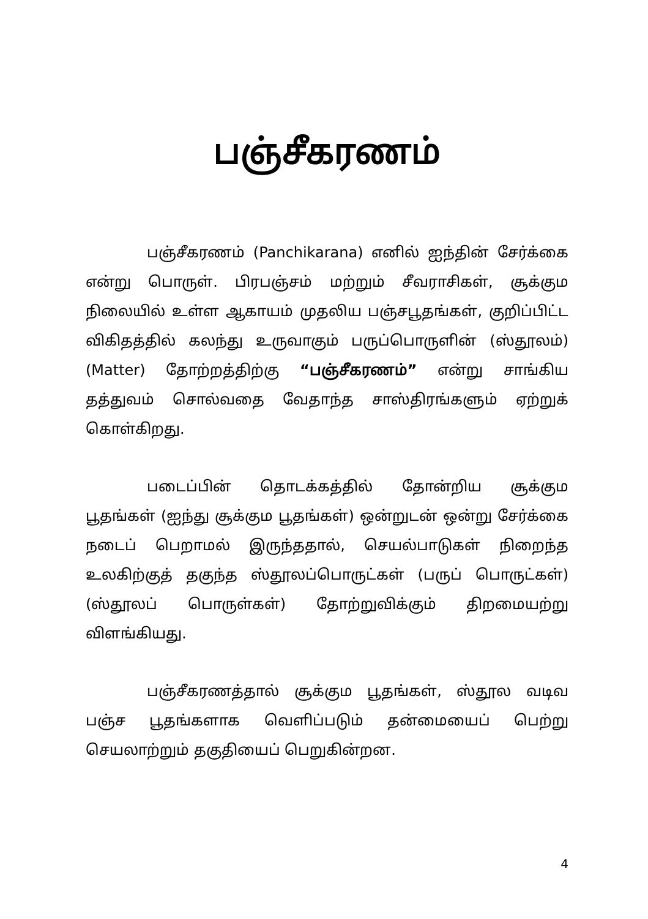பஞ்சீகரணம்
பஞ்சீகரணம் (Panchikarana) எனில் ஐந்தின் சேர்க்கை என்று பொருள். பிரபஞ்சம் மற்றும் சீவராசிகள், சூக்கும நிலையில் உள்ள ஆகாயம் முதலிய பஞ்சபூதங்கள், குறிப்பிட்ட விகிதத்தில் கலந்து உருவாகும் பருப்பொருளின் (ஸ்தூலம்) (Matter) தோற்றத்திற்கு “பஞ்சீகரணம்” என்று சாங்கிய தத்துவம் சொல்வதை வேதாந்த சாஸ்திரங்களும் ஏற்றுக் கொள்கிறது.
படைப்பின் தொடக்கத்தில் தோன்றிய சூக்கும பூதங்கள் (ஐந்து சூக்கும பூதங்கள்) ஒன்றுடன் ஒன்று சேர்க்கை நடைப் பெறாமல் இருந்ததால், செயல்பாடுகள் நிறைந்த உலகிற்குத் தகுந்த ஸ்தூலப்பொருட்கள் (பருப் பொருட்கள்) (ஸ்தூலப் பொருள்கள்) தோற்றுவிக்கும் திறமையற்று விளங்கியது.
பஞ்சீகரணத்தால் சூக்கும பூதங்கள், ஸ்தூல வடிவ பஞ்ச பூதங்களாக வெளிப்படும் தன்மையைப் பெற்று செயலாற்றும் தகுதியைப் பெறுகின்றன.
4